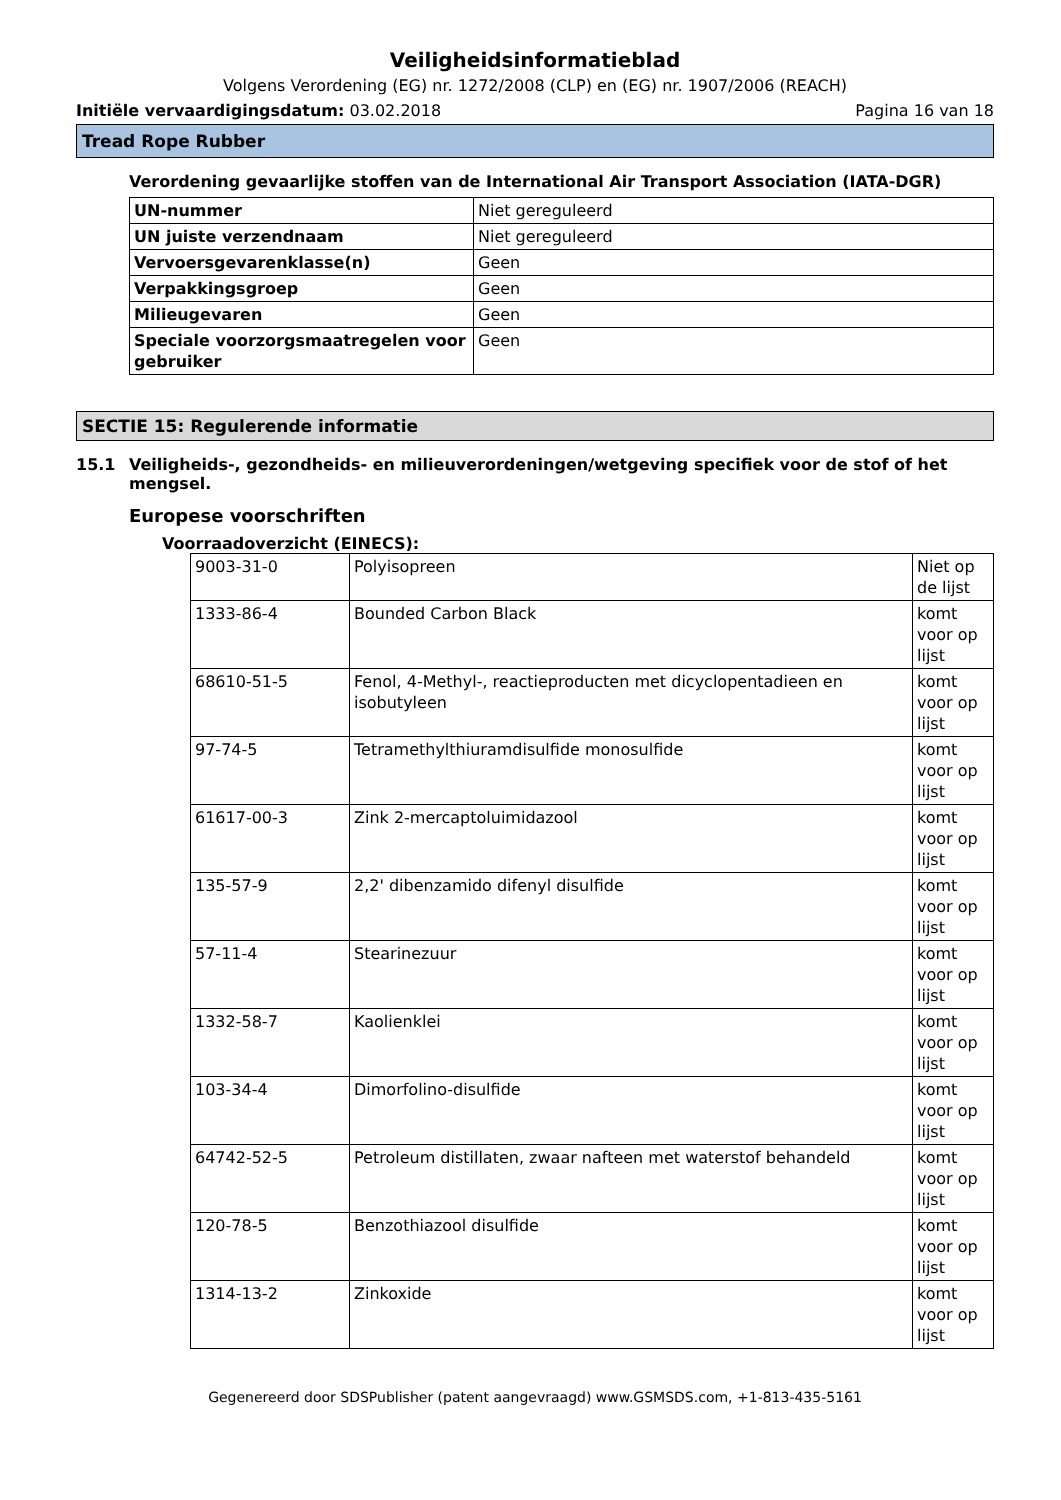Veiligheidsinformatieblad
Volgens Verordening (EG) nr. 1272/2008 (CLP) en (EG) nr. 1907/2006 (REACH)
Initiële vervaardigingsdatum: 03.02.2018 Pagina 16 van 18
Tread Rope Rubber
Verordening gevaarlijke stoffen van de International Air Transport Association (IATA-DGR)
| UN-nummer | Niet gereguleerd |
| UN juiste verzendnaam | Niet gereguleerd |
| Vervoersgevarenklasse(n) | Geen |
| Verpakkingsgroep | Geen |
| Milieugevaren | Geen |
| Speciale voorzorgsmaatregelen voor gebruiker | Geen |
SECTIE 15: Regulerende informatie
15.1 Veiligheids-, gezondheids- en milieuverordeningen/wetgeving specifiek voor de stof of het mengsel.
Europese voorschriften
Voorraadoverzicht (EINECS):
| 9003-31-0 | Polyisopreen | Niet op de lijst |
| 1333-86-4 | Bounded Carbon Black | komt voor op lijst |
| 68610-51-5 | Fenol, 4-Methyl-, reactieproducten met dicyclopentadieen en isobutyleen | komt voor op lijst |
| 97-74-5 | Tetramethylthiuramdisulfide monosulfide | komt voor op lijst |
| 61617-00-3 | Zink 2-mercaptoluimidazool | komt voor op lijst |
| 135-57-9 | 2,2' dibenzamido difenyl disulfide | komt voor op lijst |
| 57-11-4 | Stearinezuur | komt voor op lijst |
| 1332-58-7 | Kaolienklei | komt voor op lijst |
| 103-34-4 | Dimorfolino-disulfide | komt voor op lijst |
| 64742-52-5 | Petroleum distillaten, zwaar nafteen met waterstof behandeld | komt voor op lijst |
| 120-78-5 | Benzothiazool disulfide | komt voor op lijst |
| 1314-13-2 | Zinkoxide | komt voor op lijst |
Gegenereerd door SDSPublisher (patent aangevraagd) www.GSMSDS.com, +1-813-435-5161